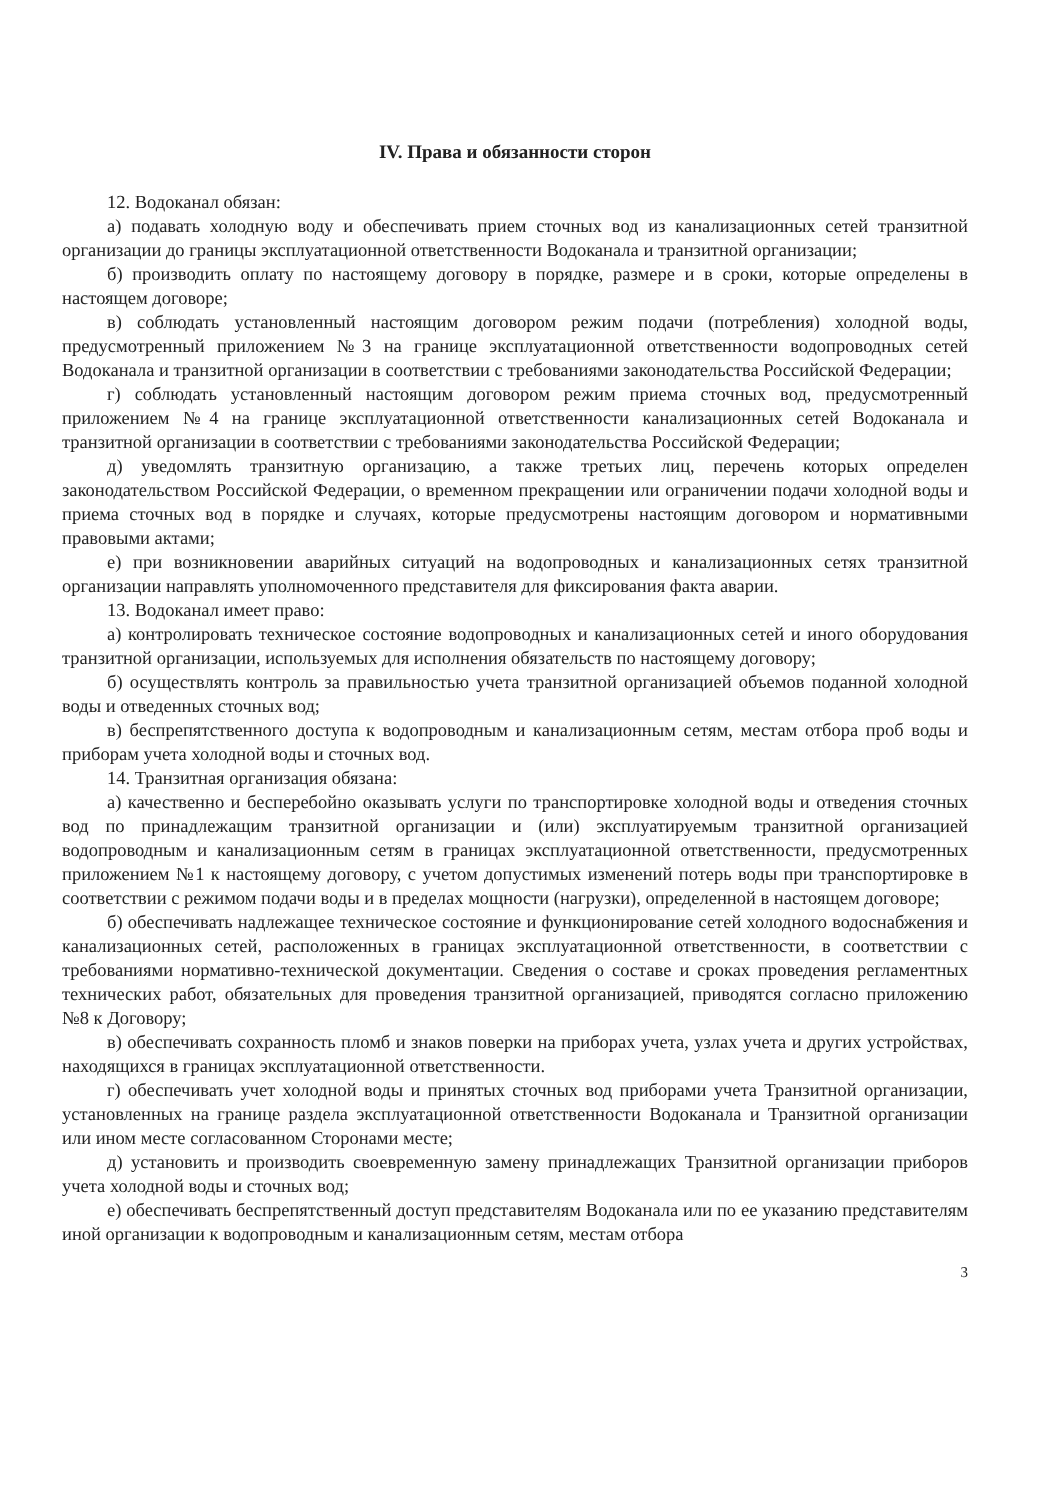IV. Права и обязанности сторон
12. Водоканал обязан:
а) подавать холодную воду и обеспечивать прием сточных вод из канализационных сетей транзитной организации до границы эксплуатационной ответственности Водоканала и транзитной организации;
б) производить оплату по настоящему договору в порядке, размере и в сроки, которые определены в настоящем договоре;
в) соблюдать установленный настоящим договором режим подачи (потребления) холодной воды, предусмотренный приложением №3 на границе эксплуатационной ответственности водопроводных сетей Водоканала и транзитной организации в соответствии с требованиями законодательства Российской Федерации;
г) соблюдать установленный настоящим договором режим приема сточных вод, предусмотренный приложением №4 на границе эксплуатационной ответственности канализационных сетей Водоканала и транзитной организации в соответствии с требованиями законодательства Российской Федерации;
д) уведомлять транзитную организацию, а также третьих лиц, перечень которых определен законодательством Российской Федерации, о временном прекращении или ограничении подачи холодной воды и приема сточных вод в порядке и случаях, которые предусмотрены настоящим договором и нормативными правовыми актами;
е) при возникновении аварийных ситуаций на водопроводных и канализационных сетях транзитной организации направлять уполномоченного представителя для фиксирования факта аварии.
13. Водоканал имеет право:
а) контролировать техническое состояние водопроводных и канализационных сетей и иного оборудования транзитной организации, используемых для исполнения обязательств по настоящему договору;
б) осуществлять контроль за правильностью учета транзитной организацией объемов поданной холодной воды и отведенных сточных вод;
в) беспрепятственного доступа к водопроводным и канализационным сетям, местам отбора проб воды и приборам учета холодной воды и сточных вод.
14. Транзитная организация обязана:
а) качественно и бесперебойно оказывать услуги по транспортировке холодной воды и отведения сточных вод по принадлежащим транзитной организации и (или) эксплуатируемым транзитной организацией водопроводным и канализационным сетям в границах эксплуатационной ответственности, предусмотренных приложением №1 к настоящему договору, с учетом допустимых изменений потерь воды при транспортировке в соответствии с режимом подачи воды и в пределах мощности (нагрузки), определенной в настоящем договоре;
б) обеспечивать надлежащее техническое состояние и функционирование сетей холодного водоснабжения и канализационных сетей, расположенных в границах эксплуатационной ответственности, в соответствии с требованиями нормативно-технической документации. Сведения о составе и сроках проведения регламентных технических работ, обязательных для проведения транзитной организацией, приводятся согласно приложению №8 к Договору;
в) обеспечивать сохранность пломб и знаков поверки на приборах учета, узлах учета и других устройствах, находящихся в границах эксплуатационной ответственности.
г) обеспечивать учет холодной воды и принятых сточных вод приборами учета Транзитной организации, установленных на границе раздела эксплуатационной ответственности Водоканала и Транзитной организации или ином месте согласованном Сторонами месте;
д) установить и производить своевременную замену принадлежащих Транзитной организации приборов учета холодной воды и сточных вод;
е) обеспечивать беспрепятственный доступ представителям Водоканала или по ее указанию представителям иной организации к водопроводным и канализационным сетям, местам отбора
3